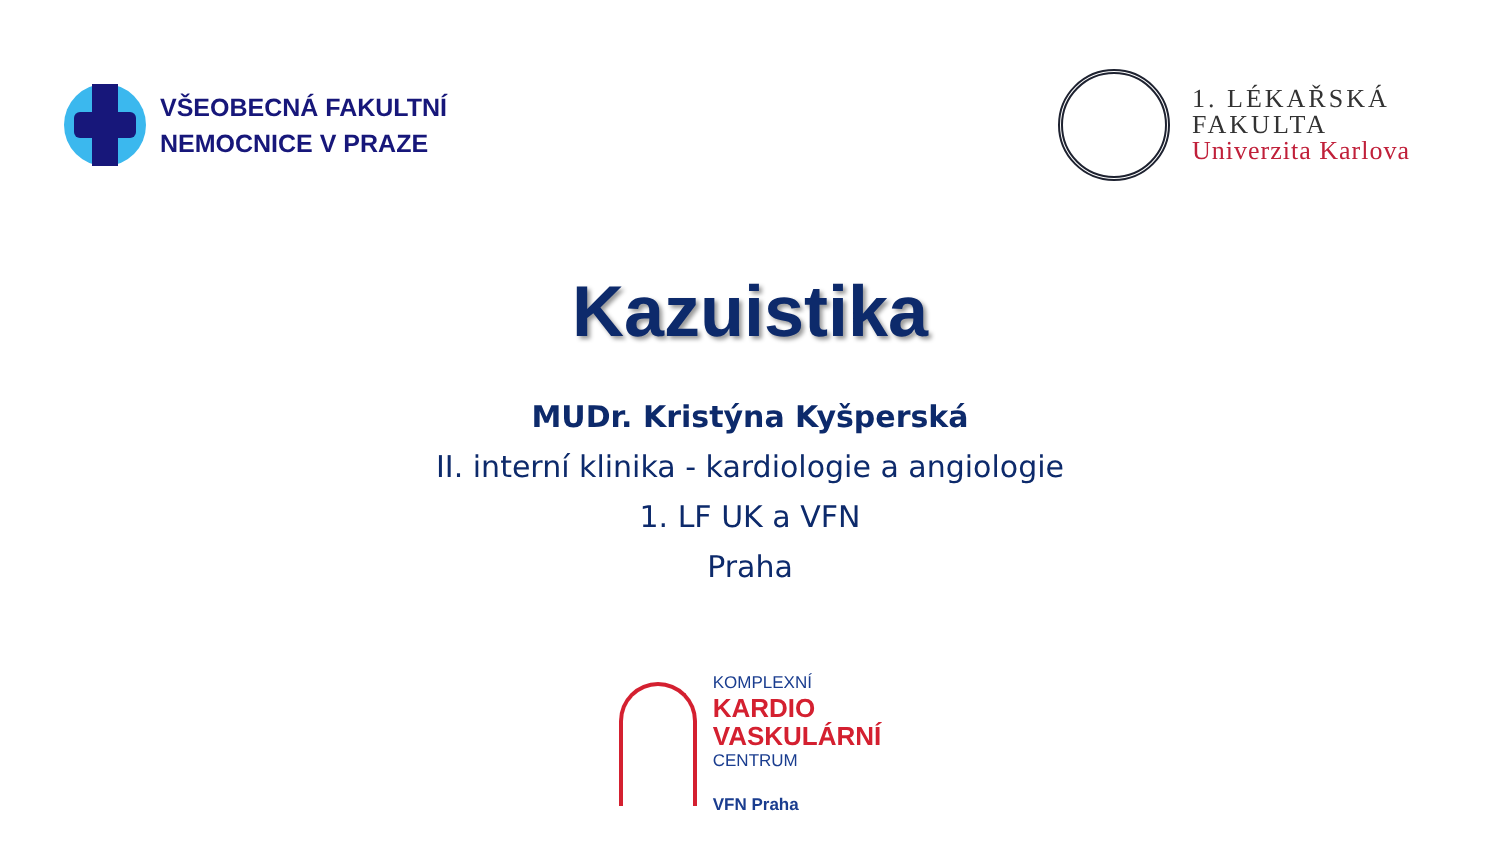VŠEOBECNÁ FAKULTNÍ
NEMOCNICE V PRAZE
1. LÉKAŘSKÁ
FAKULTA
Univerzita Karlova
Kazuistika
MUDr. Kristýna Kyšperská
II. interní klinika - kardiologie a angiologie
1. LF UK a VFN
Praha
KOMPLEXNÍ
KARDIO
VASKULÁRNÍ
CENTRUM
VFN Praha